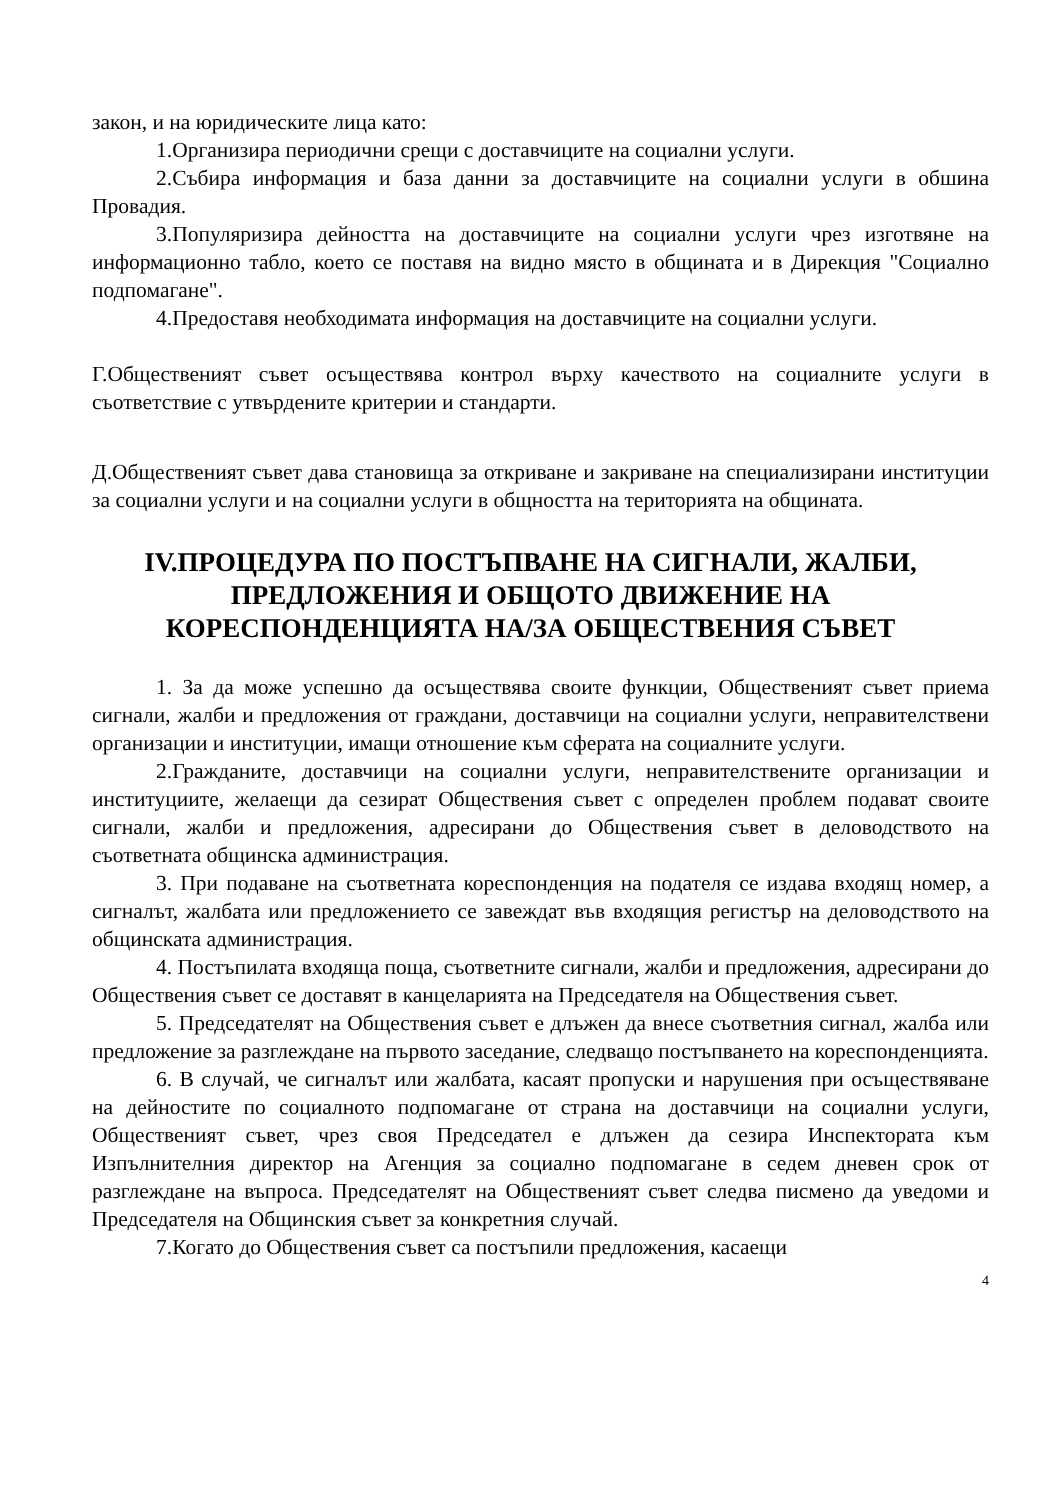закон, и на юридическите лица като:
1.Организира периодични срещи с доставчиците на социални услуги.
2.Събира информация и база данни за доставчиците на социални услуги в обшина Провадия.
3.Популяризира дейността на доставчиците на социални услуги чрез изготвяне на информационно табло, което се поставя на видно място в общината и в Дирекция "Социално подпомагане".
4.Предоставя необходимата информация на доставчиците на социални услуги.
Г.Общественият съвет осъществява контрол върху качеството на социалните услуги в съответствие с утвърдените критерии и стандарти.
Д.Общественият съвет дава становища за откриване и закриване на специализирани институции за социални услуги и на социални услуги в общността на територията на общината.
IV.ПРОЦЕДУРА ПО ПОСТЪПВАНЕ НА СИГНАЛИ, ЖАЛБИ, ПРЕДЛОЖЕНИЯ И ОБЩОТО ДВИЖЕНИЕ НА КОРЕСПОНДЕНЦИЯТА НА/ЗА ОБЩЕСТВЕНИЯ СЪВЕТ
1. За да може успешно да осъществява своите функции, Общественият съвет приема сигнали, жалби и предложения от граждани, доставчици на социални услуги, неправителствени организации и институции, имащи отношение към сферата на социалните услуги.
2.Гражданите, доставчици на социални услуги, неправителствените организации и институциите, желаещи да сезират Обществения съвет с определен проблем подават своите сигнали, жалби и предложения, адресирани до Обществения съвет в деловодството на съответната общинска администрация.
3. При подаване на съответната кореспонденция на подателя се издава входящ номер, а сигналът, жалбата или предложението се завеждат във входящия регистър на деловодството на общинската администрация.
4. Постъпилата входяща поща, съответните сигнали, жалби и предложения, адресирани до Обществения съвет се доставят в канцеларията на Председателя на Обществения съвет.
5. Председателят на Обществения съвет е длъжен да внесе съответния сигнал, жалба или предложение за разглеждане на първото заседание, следващо постъпването на кореспонденцията.
6. В случай, че сигналът или жалбата, касаят пропуски и нарушения при осъществяване на дейностите по социалното подпомагане от страна на доставчици на социални услуги, Общественият съвет, чрез своя Председател е длъжен да сезира Инспектората към Изпълнителния директор на Агенция за социално подпомагане в седем дневен срок от разглеждане на въпроса. Председателят на Общественият съвет следва писмено да уведоми и Председателя на Общинския съвет за конкретния случай.
7.Когато до Обществения съвет са постъпили предложения, касаещи
4